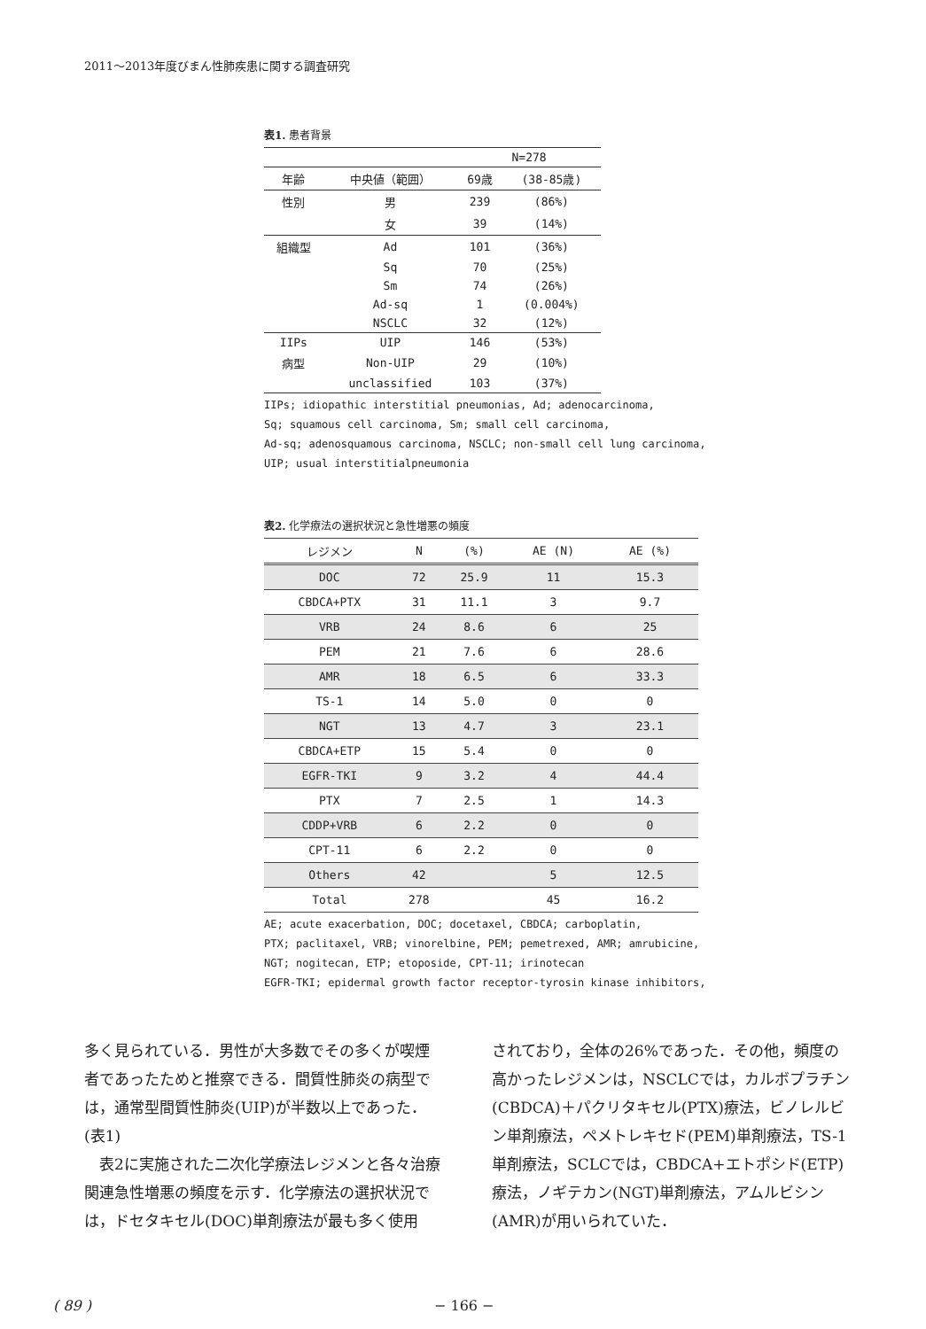2011～2013年度びまん性肺疾患に関する調査研究
表1. 患者背景
| | | N=278 | |
| 年齢 | 中央値（範囲） | 69歳 | (38-85歳) |
| 性別 | 男 | 239 | (86%) |
| | 女 | 39 | (14%) |
| 組織型 | Ad | 101 | (36%) |
| | Sq | 70 | (25%) |
| | Sm | 74 | (26%) |
| | Ad-sq | 1 | (0.004%) |
| | NSCLC | 32 | (12%) |
| IIPs | UIP | 146 | (53%) |
| 病型 | Non-UIP | 29 | (10%) |
| | unclassified | 103 | (37%) |
IIPs; idiopathic interstitial pneumonias, Ad; adenocarcinoma,
Sq; squamous cell carcinoma, Sm; small cell carcinoma,
Ad-sq; adenosquamous carcinoma, NSCLC; non-small cell lung carcinoma,
UIP; usual interstitialpneumonia
表2. 化学療法の選択状況と急性増悪の頻度
| レジメン | N | (%) | AE (N) | AE (%) |
| --- | --- | --- | --- | --- |
| DOC | 72 | 25.9 | 11 | 15.3 |
| CBDCA+PTX | 31 | 11.1 | 3 | 9.7 |
| VRB | 24 | 8.6 | 6 | 25 |
| PEM | 21 | 7.6 | 6 | 28.6 |
| AMR | 18 | 6.5 | 6 | 33.3 |
| TS-1 | 14 | 5.0 | 0 | 0 |
| NGT | 13 | 4.7 | 3 | 23.1 |
| CBDCA+ETP | 15 | 5.4 | 0 | 0 |
| EGFR-TKI | 9 | 3.2 | 4 | 44.4 |
| PTX | 7 | 2.5 | 1 | 14.3 |
| CDDP+VRB | 6 | 2.2 | 0 | 0 |
| CPT-11 | 6 | 2.2 | 0 | 0 |
| Others | 42 | | 5 | 12.5 |
| Total | 278 | | 45 | 16.2 |
AE; acute exacerbation, DOC; docetaxel, CBDCA; carboplatin,
PTX; paclitaxel, VRB; vinorelbine, PEM; pemetrexed, AMR; amrubicine,
NGT; nogitecan, ETP; etoposide, CPT-11; irinotecan
EGFR-TKI; epidermal growth factor receptor-tyrosin kinase inhibitors,
多く見られている．男性が大多数でその多くが喫煙者であったためと推察できる．間質性肺炎の病型では，通常型間質性肺炎(UIP)が半数以上であった．(表1)
　表2に実施された二次化学療法レジメンと各々治療関連急性増悪の頻度を示す．化学療法の選択状況では，ドセタキセル(DOC)単剤療法が最も多く使用
されており，全体の26%であった．その他，頻度の高かったレジメンは，NSCLCでは，カルボプラチン(CBDCA)＋パクリタキセル(PTX)療法，ビノレルビン単剤療法，ペメトレキセド(PEM)単剤療法，TS-1単剤療法，SCLCでは，CBDCA+エトポシド(ETP)療法，ノギテカン(NGT)単剤療法，アムルビシン(AMR)が用いられていた．
( 89 ) − 166 −